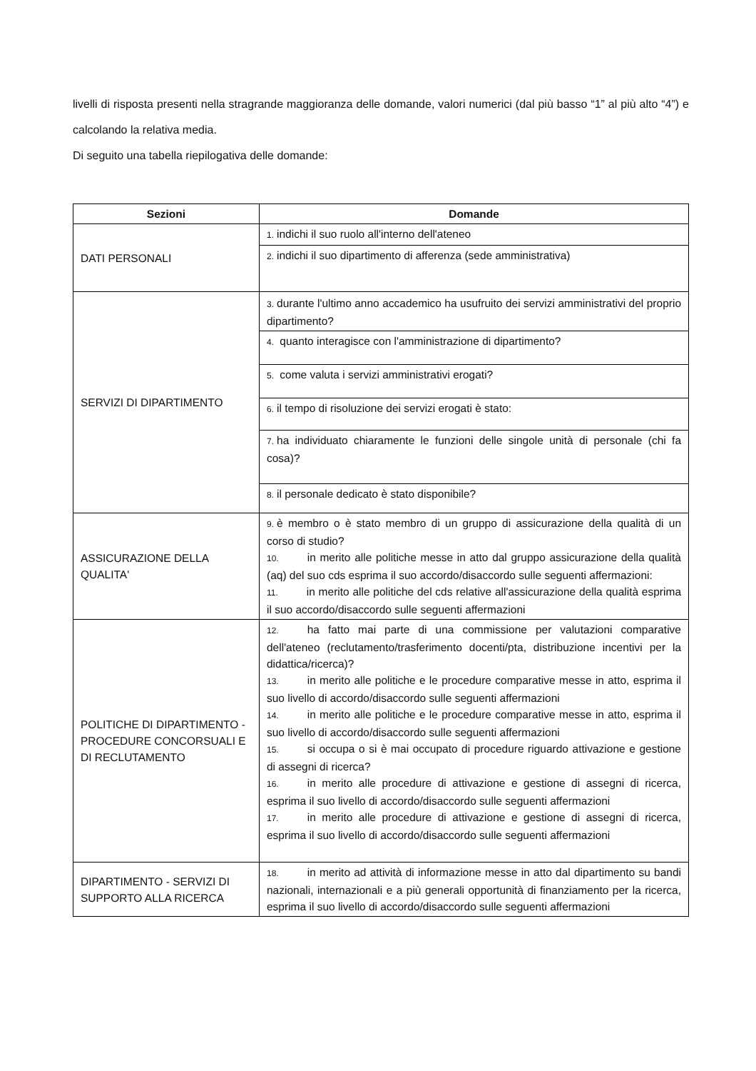livelli di risposta presenti nella stragrande maggioranza delle domande, valori numerici (dal più basso “1” al più alto “4”) e calcolando la relativa media.
Di seguito una tabella riepilogativa delle domande:
| Sezioni | Domande |
| --- | --- |
| DATI PERSONALI | 1. indichi il suo ruolo all'interno dell'ateneo |
| | 2. indichi il suo dipartimento di afferenza (sede amministrativa) |
| SERVIZI DI DIPARTIMENTO | 3. durante l'ultimo anno accademico ha usufruito dei servizi amministrativi del proprio dipartimento? |
| | 4. quanto interagisce con l'amministrazione di dipartimento? |
| | 5. come valuta i servizi amministrativi erogati? |
| | 6. il tempo di risoluzione dei servizi erogati è stato: |
| | 7. ha individuato chiaramente le funzioni delle singole unità di personale (chi fa cosa)? |
| | 8. il personale dedicato è stato disponibile? |
| ASSICURAZIONE DELLA QUALITA' | 9. è membro o è stato membro di un gruppo di assicurazione della qualità di un corso di studio? 10. in merito alle politiche messe in atto dal gruppo assicurazione della qualità (aq) del suo cds esprima il suo accordo/disaccordo sulle seguenti affermazioni: 11. in merito alle politiche del cds relative all'assicurazione della qualità esprima il suo accordo/disaccordo sulle seguenti affermazioni |
| POLITICHE DI DIPARTIMENTO - PROCEDURE CONCORSUALI E DI RECLUTAMENTO | 12. ha fatto mai parte di una commissione per valutazioni comparative dell'ateneo (reclutamento/trasferimento docenti/pta, distribuzione incentivi per la didattica/ricerca)? 13. in merito alle politiche e le procedure comparative messe in atto, esprima il suo livello di accordo/disaccordo sulle seguenti affermazioni 14. in merito alle politiche e le procedure comparative messe in atto, esprima il suo livello di accordo/disaccordo sulle seguenti affermazioni 15. si occupa o si è mai occupato di procedure riguardo attivazione e gestione di assegni di ricerca? 16. in merito alle procedure di attivazione e gestione di assegni di ricerca, esprima il suo livello di accordo/disaccordo sulle seguenti affermazioni 17. in merito alle procedure di attivazione e gestione di assegni di ricerca, esprima il suo livello di accordo/disaccordo sulle seguenti affermazioni |
| DIPARTIMENTO - SERVIZI DI SUPPORTO ALLA RICERCA | 18. in merito ad attività di informazione messe in atto dal dipartimento su bandi nazionali, internazionali e a più generali opportunità di finanziamento per la ricerca, esprima il suo livello di accordo/disaccordo sulle seguenti affermazioni |